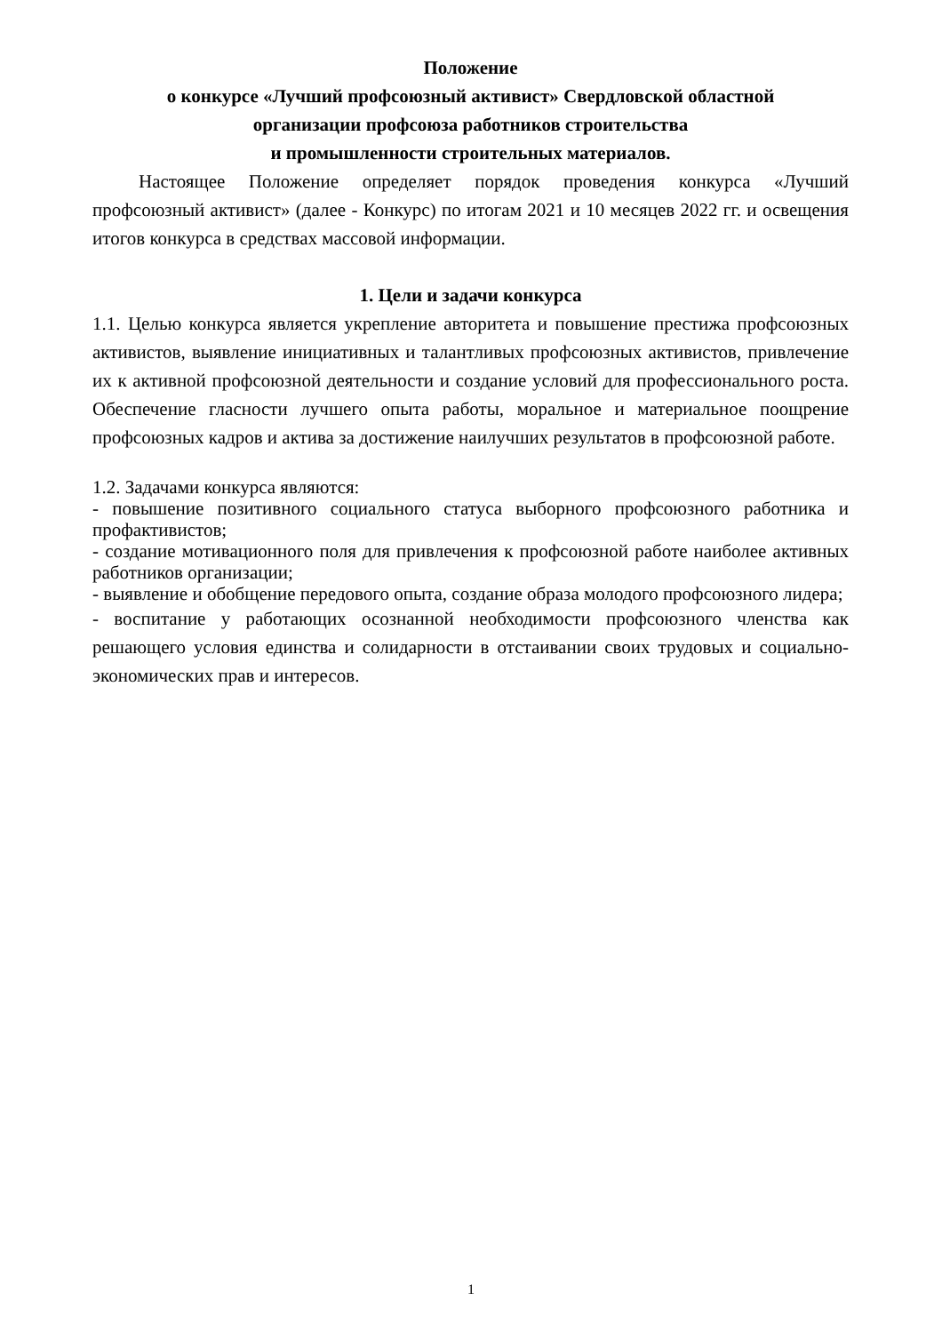Положение
о конкурсе «Лучший профсоюзный активист» Свердловской областной
организации профсоюза работников строительства
и промышленности строительных материалов.
Настоящее Положение определяет порядок проведения конкурса «Лучший профсоюзный активист» (далее - Конкурс) по итогам 2021 и 10 месяцев 2022 гг. и освещения итогов конкурса в средствах массовой информации.
1. Цели и задачи конкурса
1.1. Целью конкурса является укрепление авторитета и повышение престижа профсоюзных активистов, выявление инициативных и талантливых профсоюзных активистов, привлечение их к активной профсоюзной деятельности и создание условий для профессионального роста. Обеспечение гласности лучшего опыта работы, моральное и материальное поощрение профсоюзных кадров и актива за достижение наилучших результатов в профсоюзной работе.
1.2. Задачами конкурса являются:
- повышение позитивного социального статуса выборного профсоюзного работника и профактивистов;
- создание мотивационного поля для привлечения к профсоюзной работе наиболее активных работников организации;
- выявление и обобщение передового опыта, создание образа молодого профсоюзного лидера;
- воспитание у работающих осознанной необходимости профсоюзного членства как решающего условия единства и солидарности в отстаивании своих трудовых и социально-экономических прав и интересов.
1